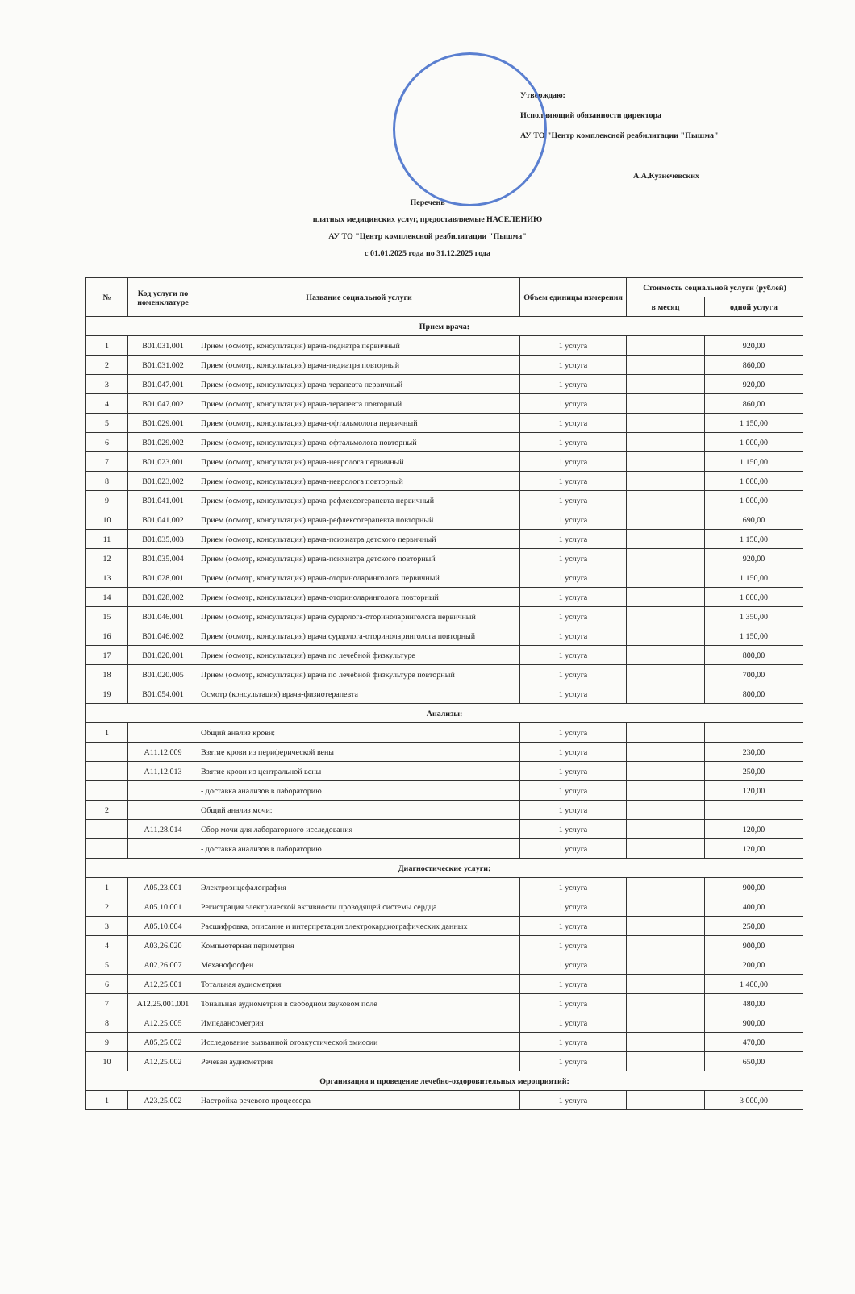Утверждаю:
Исполняющий обязанности директора
АУ ТО "Центр комплексной реабилитации "Пышма"
А.А.Кузнечевских
Перечень
платных медицинских услуг, предоставляемые НАСЕЛЕНИЮ
АУ ТО "Центр комплексной реабилитации "Пышма"
с 01.01.2025 года по 31.12.2025 года
| № | Код услуги по номенклатуре | Название социальной услуги | Объем единицы измерения | Стоимость социальной услуги (рублей) | |
| --- | --- | --- | --- | --- | --- |
| | | | | в месяц | одной услуги |
| Прием врача: | | | | | |
| 1 | B01.031.001 | Прием (осмотр, консультация) врача-педиатра первичный | 1 услуга | | 920,00 |
| 2 | B01.031.002 | Прием (осмотр, консультация) врача-педиатра повторный | 1 услуга | | 860,00 |
| 3 | B01.047.001 | Прием (осмотр, консультация) врача-терапевта первичный | 1 услуга | | 920,00 |
| 4 | B01.047.002 | Прием (осмотр, консультация) врача-терапевта повторный | 1 услуга | | 860,00 |
| 5 | B01.029.001 | Прием (осмотр, консультация) врача-офтальмолога первичный | 1 услуга | | 1 150,00 |
| 6 | B01.029.002 | Прием (осмотр, консультация) врача-офтальмолога повторный | 1 услуга | | 1 000,00 |
| 7 | B01.023.001 | Прием (осмотр, консультация) врача-невролога первичный | 1 услуга | | 1 150,00 |
| 8 | B01.023.002 | Прием (осмотр, консультация) врача-невролога повторный | 1 услуга | | 1 000,00 |
| 9 | B01.041.001 | Прием (осмотр, консультация) врача-рефлексотерапевта первичный | 1 услуга | | 1 000,00 |
| 10 | B01.041.002 | Прием (осмотр, консультация) врача-рефлексотерапевта повторный | 1 услуга | | 690,00 |
| 11 | B01.035.003 | Прием (осмотр, консультация) врача-психиатра детского первичный | 1 услуга | | 1 150,00 |
| 12 | B01.035.004 | Прием (осмотр, консультация) врача-психиатра детского повторный | 1 услуга | | 920,00 |
| 13 | B01.028.001 | Прием (осмотр, консультация) врача-оториноларинголога первичный | 1 услуга | | 1 150,00 |
| 14 | B01.028.002 | Прием (осмотр, консультация) врача-оториноларинголога повторный | 1 услуга | | 1 000,00 |
| 15 | B01.046.001 | Прием (осмотр, консультация) врача сурдолога-оториноларинголога первичный | 1 услуга | | 1 350,00 |
| 16 | B01.046.002 | Прием (осмотр, консультация) врача сурдолога-оториноларинголога повторный | 1 услуга | | 1 150,00 |
| 17 | B01.020.001 | Прием (осмотр, консультация) врача по лечебной физкультуре | 1 услуга | | 800,00 |
| 18 | B01.020.005 | Прием (осмотр, консультация) врача по лечебной физкультуре повторный | 1 услуга | | 700,00 |
| 19 | B01.054.001 | Осмотр (консультация) врача-физиотерапевта | 1 услуга | | 800,00 |
| Анализы: | | | | | |
| 1 | | Общий анализ крови: | 1 услуга | | |
| | A11.12.009 | Взятие крови из периферической вены | 1 услуга | | 230,00 |
| | A11.12.013 | Взятие крови из центральной вены | 1 услуга | | 250,00 |
| | | - доставка анализов в лабораторию | 1 услуга | | 120,00 |
| 2 | | Общий анализ мочи: | 1 услуга | | |
| | A11.28.014 | Сбор мочи для лабораторного исследования | 1 услуга | | 120,00 |
| | | - доставка анализов в лабораторию | 1 услуга | | 120,00 |
| Диагностические услуги: | | | | | |
| 1 | A05.23.001 | Электроэнцефалография | 1 услуга | | 900,00 |
| 2 | A05.10.001 | Регистрация электрической активности проводящей системы сердца | 1 услуга | | 400,00 |
| 3 | A05.10.004 | Расшифровка, описание и интерпретация электрокардиографических данных | 1 услуга | | 250,00 |
| 4 | A03.26.020 | Компьютерная периметрия | 1 услуга | | 900,00 |
| 5 | A02.26.007 | Механофосфен | 1 услуга | | 200,00 |
| 6 | A12.25.001 | Тотальная аудиометрия | 1 услуга | | 1 400,00 |
| 7 | A12.25.001.001 | Тональная аудиометрия в свободном звуковом поле | 1 услуга | | 480,00 |
| 8 | A12.25.005 | Импедансометрия | 1 услуга | | 900,00 |
| 9 | A05.25.002 | Исследование вызванной отоакустической эмиссии | 1 услуга | | 470,00 |
| 10 | A12.25.002 | Речевая аудиометрия | 1 услуга | | 650,00 |
| Организация и проведение лечебно-оздоровительных мероприятий: | | | | | |
| 1 | A23.25.002 | Настройка речевого процессора | 1 услуга | | 3 000,00 |